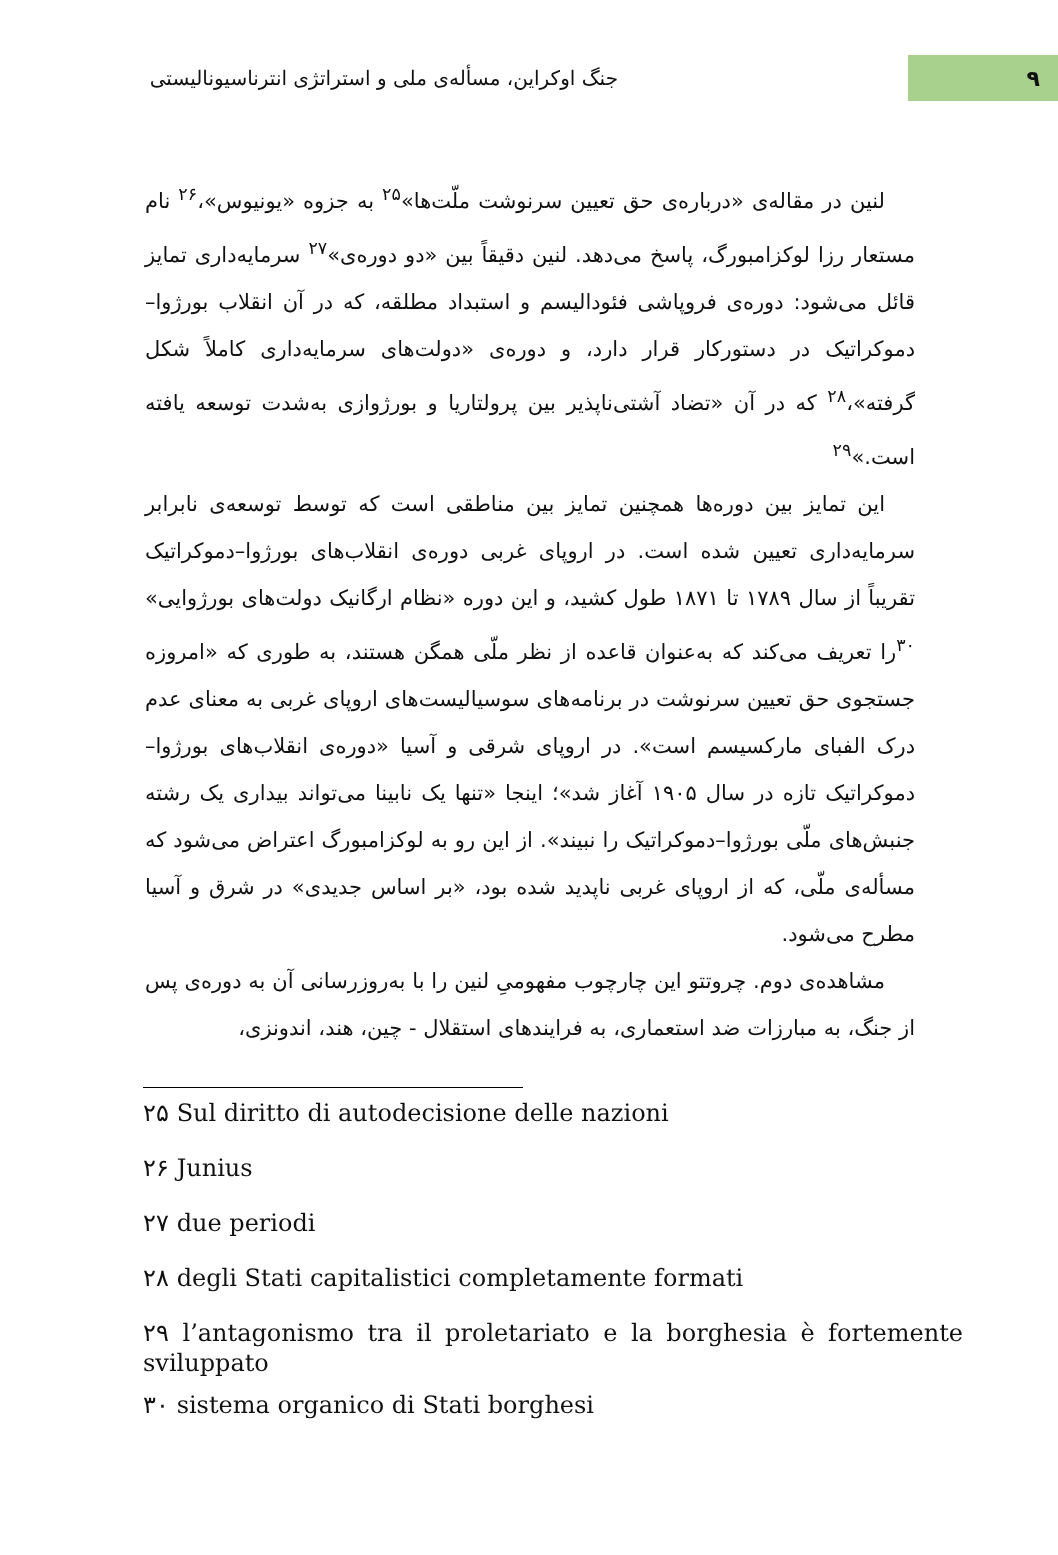۹
جنگ اوکراین، مسأله‌ی ملی و استراتژی انترناسیونالیستی
لنین در مقاله‌ی «درباره‌ی حق تعیین سرنوشت ملّت‌ها»<sup>۲۵</sup> به جزوه «یونیوس»،<sup>۲۶</sup> نام مستعار رزا لوکزامبورگ، پاسخ می‌دهد. لنین دقیقاً بین «دو دوره‌ی»<sup>۲۷</sup> سرمایه‌داری تمایز قائل می‌شود: دوره‌ی فروپاشی فئودالیسم و استبداد مطلقه، که در آن انقلاب بورژوا–دموکراتیک در دستورکار قرار دارد، و دوره‌ی «دولت‌های سرمایه‌داری کاملاً شکل گرفته»،<sup>۲۸</sup> که در آن «تضاد آشتی‌ناپذیر بین پرولتاریا و بورژوازی به‌شدت توسعه یافته است.»<sup>۲۹</sup>
این تمایز بین دوره‌ها همچنین تمایز بین مناطقی است که توسط توسعه‌ی نابرابر سرمایه‌داری تعیین شده است. در اروپای غربی دوره‌ی انقلاب‌های بورژوا–دموکراتیک تقریباً از سال ۱۷۸۹ تا ۱۸۷۱ طول کشید، و این دوره «نظام ارگانیک دولت‌های بورژوایی» <sup>۳۰</sup>را تعریف می‌کند که به‌عنوان قاعده از نظر ملّی همگن هستند، به طوری که «امروزه جستجوی حق تعیین سرنوشت در برنامه‌های سوسیالیست‌های اروپای غربی به معنای عدم درک الفبای مارکسیسم است». در اروپای شرقی و آسیا «دوره‌ی انقلاب‌های بورژوا–دموکراتیک تازه در سال ۱۹۰۵ آغاز شد»؛ اینجا «تنها یک نابینا می‌تواند بیداری یک رشته جنبش‌های ملّی بورژوا–دموکراتیک را نبیند». از این رو به لوکزامبورگ اعتراض می‌شود که مسأله‌ی ملّی، که از اروپای غربی ناپدید شده بود، «بر اساس جدیدی» در شرق و آسیا مطرح می‌شود.
مشاهده‌ی دوم. چروتتو این چارچوب مفهومیِ لنین را با به‌روزرسانی آن به دوره‌ی پس از جنگ، به مبارزات ضد استعماری، به فرایندهای استقلال - چین، هند، اندونزی،
۲۵ Sul diritto di autodecisione delle nazioni
۲۶ Junius
۲۷ due periodi
۲۸ degli Stati capitalistici completamente formati
۲۹ l’antagonismo tra il proletariato e la borghesia è fortemente sviluppato
۳۰ sistema organico di Stati borghesi